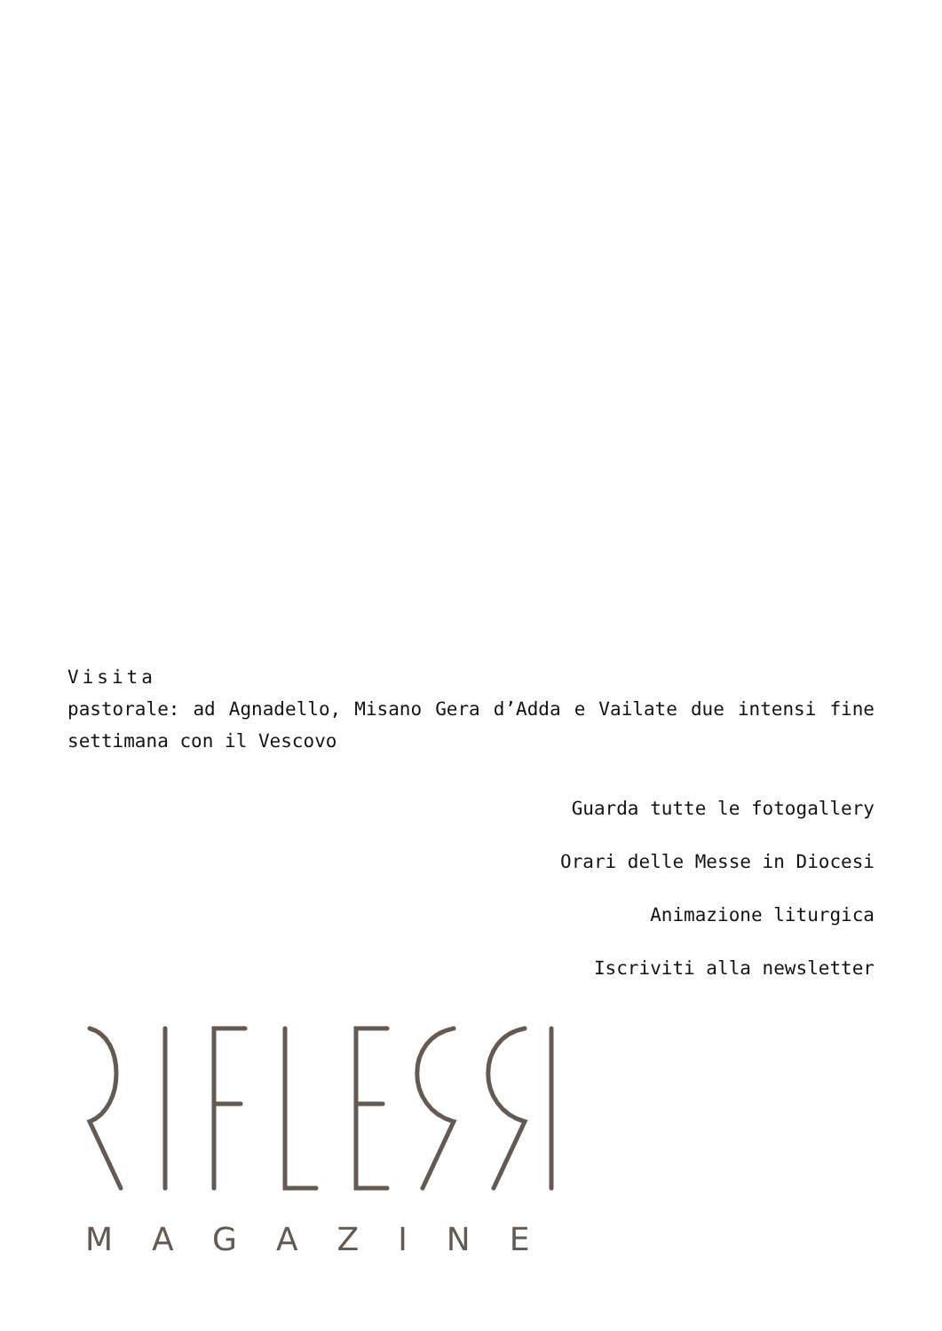Visita
pastorale: ad Agnadello, Misano Gera d’Adda e Vailate due intensi fine settimana con il Vescovo
Guarda tutte le fotogallery
Orari delle Messe in Diocesi
Animazione liturgica
Iscriviti alla newsletter
MAGAZINE